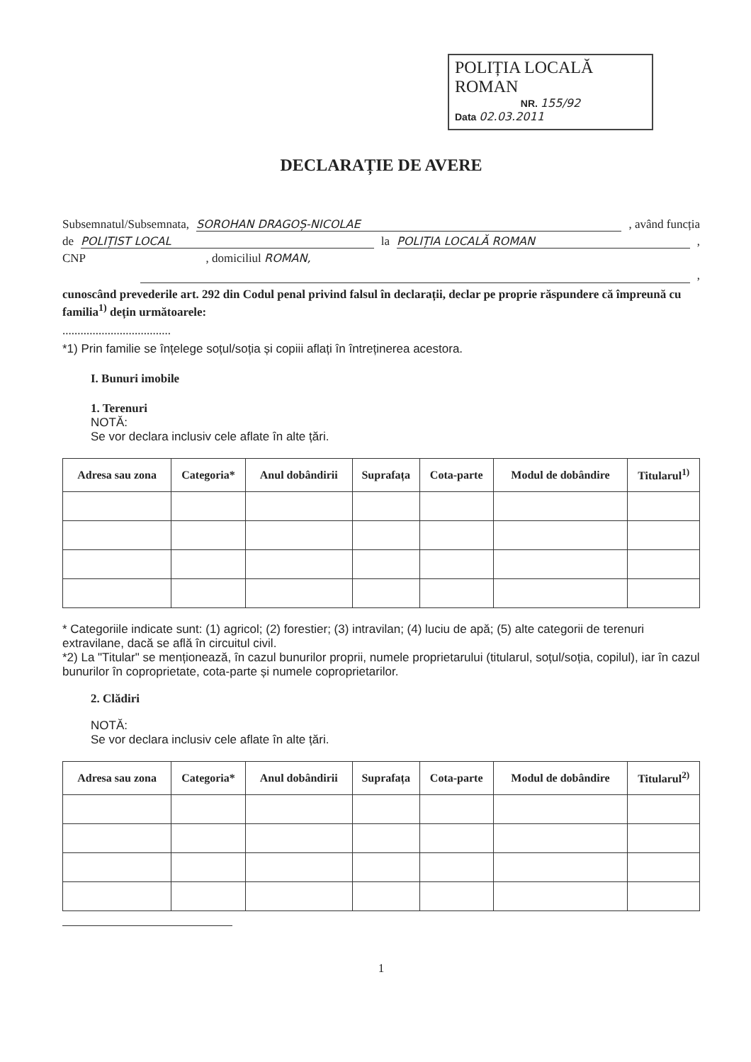POLIȚIA LOCALĂ ROMAN
NR. 155/92
Data 02.03.2011
DECLARAȚIE DE AVERE
Subsemnatul/Subsemnata, SOROHAN DRAGOȘ-NICOLAE, având funcția
de POLIȚIST LOCAL la POLIȚIA LOCALĂ ROMAN,
CNP, domiciliul ROMAN,
,
cunoscând prevederile art. 292 din Codul penal privind falsul în declarații, declar pe proprie răspundere că împreună cu familia<sup>1)</sup> dețin următoarele:
....................................
*1) Prin familie se înțelege soțul/soția și copiii aflați în întreținerea acestora.
I. Bunuri imobile
1. Terenuri
NOTĂ:
Se vor declara inclusiv cele aflate în alte țări.
| Adresa sau zona | Categoria* | Anul dobândirii | Suprafața | Cota-parte | Modul de dobândire | Titularul<sup>1)</sup> |
| --- | --- | --- | --- | --- | --- | --- |
* Categoriile indicate sunt: (1) agricol; (2) forestier; (3) intravilan; (4) luciu de apă; (5) alte categorii de terenuri extravilane, dacă se află în circuitul civil.
*2) La "Titular" se menționează, în cazul bunurilor proprii, numele proprietarului (titularul, soțul/soția, copilul), iar în cazul bunurilor în coproprietate, cota-parte și numele coproprietarilor.
2. Clădiri
NOTĂ:
Se vor declara inclusiv cele aflate în alte țări.
| Adresa sau zona | Categoria* | Anul dobândirii | Suprafața | Cota-parte | Modul de dobândire | Titularul<sup>2)</sup> |
| --- | --- | --- | --- | --- | --- | --- |
1